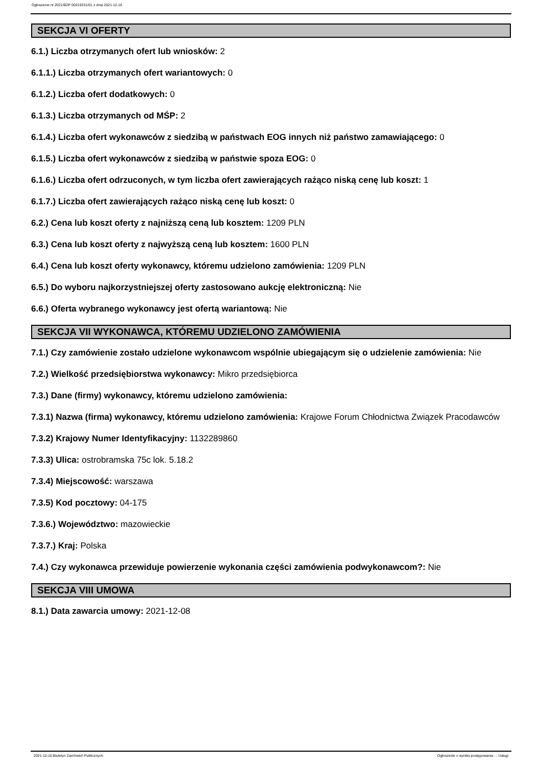Ogłoszenie nr 2021/BZP 00319331/01 z dnia 2021-12-16
SEKCJA VI OFERTY
6.1.) Liczba otrzymanych ofert lub wniosków: 2
6.1.1.) Liczba otrzymanych ofert wariantowych: 0
6.1.2.) Liczba ofert dodatkowych: 0
6.1.3.) Liczba otrzymanych od MŚP: 2
6.1.4.) Liczba ofert wykonawców z siedzibą w państwach EOG innych niż państwo zamawiającego: 0
6.1.5.) Liczba ofert wykonawców z siedzibą w państwie spoza EOG: 0
6.1.6.) Liczba ofert odrzuconych, w tym liczba ofert zawierających rażąco niską cenę lub koszt: 1
6.1.7.) Liczba ofert zawierających rażąco niską cenę lub koszt: 0
6.2.) Cena lub koszt oferty z najniższą ceną lub kosztem: 1209 PLN
6.3.) Cena lub koszt oferty z najwyższą ceną lub kosztem: 1600 PLN
6.4.) Cena lub koszt oferty wykonawcy, któremu udzielono zamówienia: 1209 PLN
6.5.) Do wyboru najkorzystniejszej oferty zastosowano aukcję elektroniczną: Nie
6.6.) Oferta wybranego wykonawcy jest ofertą wariantową: Nie
SEKCJA VII WYKONAWCA, KTÓREMU UDZIELONO ZAMÓWIENIA
7.1.) Czy zamówienie zostało udzielone wykonawcom wspólnie ubiegającym się o udzielenie zamówienia: Nie
7.2.) Wielkość przedsiębiorstwa wykonawcy: Mikro przedsiębiorca
7.3.) Dane (firmy) wykonawcy, któremu udzielono zamówienia:
7.3.1) Nazwa (firma) wykonawcy, któremu udzielono zamówienia: Krajowe Forum Chłodnictwa Związek Pracodawców
7.3.2) Krajowy Numer Identyfikacyjny: 1132289860
7.3.3) Ulica: ostrobramska 75c lok. 5.18.2
7.3.4) Miejscowość: warszawa
7.3.5) Kod pocztowy: 04-175
7.3.6.) Województwo: mazowieckie
7.3.7.) Kraj: Polska
7.4.) Czy wykonawca przewiduje powierzenie wykonania części zamówienia podwykonawcom?: Nie
SEKCJA VIII UMOWA
8.1.) Data zawarcia umowy: 2021-12-08
2021-12-16 Biuletyn Zamówień Publicznych Ogłoszenie o wyniku postępowania - - Usługi